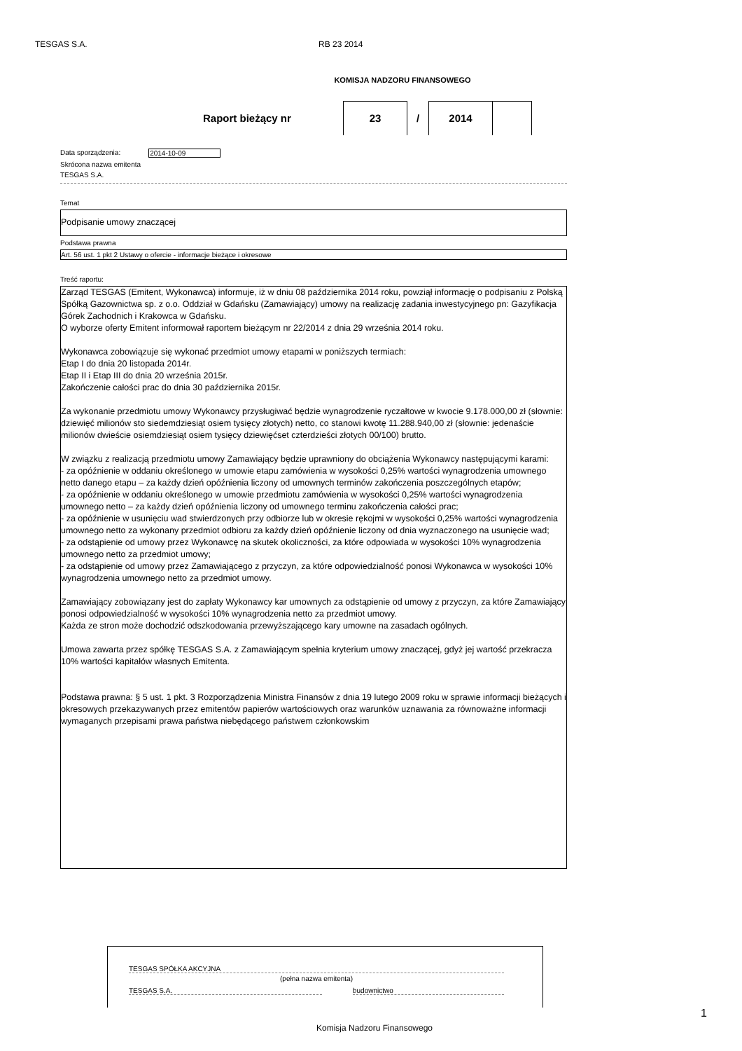TESGAS S.A. RB 23 2014
KOMISJA NADZORU FINANSOWEGO
Raport bieżący nr
23
/
2014
Data sporządzenia: 2014-10-09
Skrócona nazwa emitenta
TESGAS S.A.
Temat
Podpisanie umowy znaczącej
Podstawa prawna
Art. 56 ust. 1 pkt 2 Ustawy o ofercie - informacje bieżące i okresowe
Treść raportu:
Zarząd TESGAS (Emitent, Wykonawca) informuje, iż w dniu 08 października 2014 roku, powziął informację o podpisaniu z Polską Spółką Gazownictwa sp. z o.o. Oddział w Gdańsku (Zamawiający) umowy na realizację zadania inwestycyjnego pn: Gazyfikacja Górek Zachodnich i Krakowca w Gdańsku.
O wyborze oferty Emitent informował raportem bieżącym nr 22/2014 z dnia 29 września 2014 roku.
Wykonawca zobowiązuje się wykonać przedmiot umowy etapami w poniższych termiach:
Etap I do dnia 20 listopada 2014r.
Etap II i Etap III do dnia 20 września 2015r.
Zakończenie całości prac do dnia 30 października 2015r.
Za wykonanie przedmiotu umowy Wykonawcy przysługiwać będzie wynagrodzenie ryczałtowe w kwocie 9.178.000,00 zł (słownie: dziewięć milionów sto siedemdziesiąt osiem tysięcy złotych) netto, co stanowi kwotę 11.288.940,00 zł (słownie: jedenaście milionów dwieście osiemdziesiąt osiem tysięcy dziewięćset czterdzieści złotych 00/100) brutto.
W związku z realizacją przedmiotu umowy Zamawiający będzie uprawniony do obciążenia Wykonawcy następującymi karami:
- za opóźnienie w oddaniu określonego w umowie etapu zamówienia w wysokości 0,25% wartości wynagrodzenia umownego netto danego etapu – za każdy dzień opóźnienia liczony od umownych terminów zakończenia poszczególnych etapów;
- za opóźnienie w oddaniu określonego w umowie przedmiotu zamówienia w wysokości 0,25% wartości wynagrodzenia umownego netto – za każdy dzień opóźnienia liczony od umownego terminu zakończenia całości prac;
- za opóźnienie w usunięciu wad stwierdzonych przy odbiorze lub w okresie rękojmi w wysokości 0,25% wartości wynagrodzenia umownego netto za wykonany przedmiot odbioru za każdy dzień opóźnienie liczony od dnia wyznaczonego na usunięcie wad;
- za odstąpienie od umowy przez Wykonawcę na skutek okoliczności, za które odpowiada w wysokości 10% wynagrodzenia umownego netto za przedmiot umowy;
- za odstąpienie od umowy przez Zamawiającego z przyczyn, za które odpowiedzialność ponosi Wykonawca w wysokości 10% wynagrodzenia umownego netto za przedmiot umowy.
Zamawiający zobowiązany jest do zapłaty Wykonawcy kar umownych za odstąpienie od umowy z przyczyn, za które Zamawiający ponosi odpowiedzialność w wysokości 10% wynagrodzenia netto za przedmiot umowy.
Każda ze stron może dochodzić odszkodowania przewyższającego kary umowne na zasadach ogólnych.
Umowa zawarta przez spółkę TESGAS S.A. z Zamawiającym spełnia kryterium umowy znaczącej, gdyż jej wartość przekracza 10% wartości kapitałów własnych Emitenta.
Podstawa prawna: § 5 ust. 1 pkt. 3 Rozporządzenia Ministra Finansów z dnia 19 lutego 2009 roku w sprawie informacji bieżących i okresowych przekazywanych przez emitentów papierów wartościowych oraz warunków uznawania za równoważne informacji wymaganych przepisami prawa państwa niebędącego państwem członkowskim
TESGAS SPÓŁKA AKCYJNA
(pełna nazwa emitenta)
TESGAS S.A. budownictwo
Komisja Nadzoru Finansowego
1